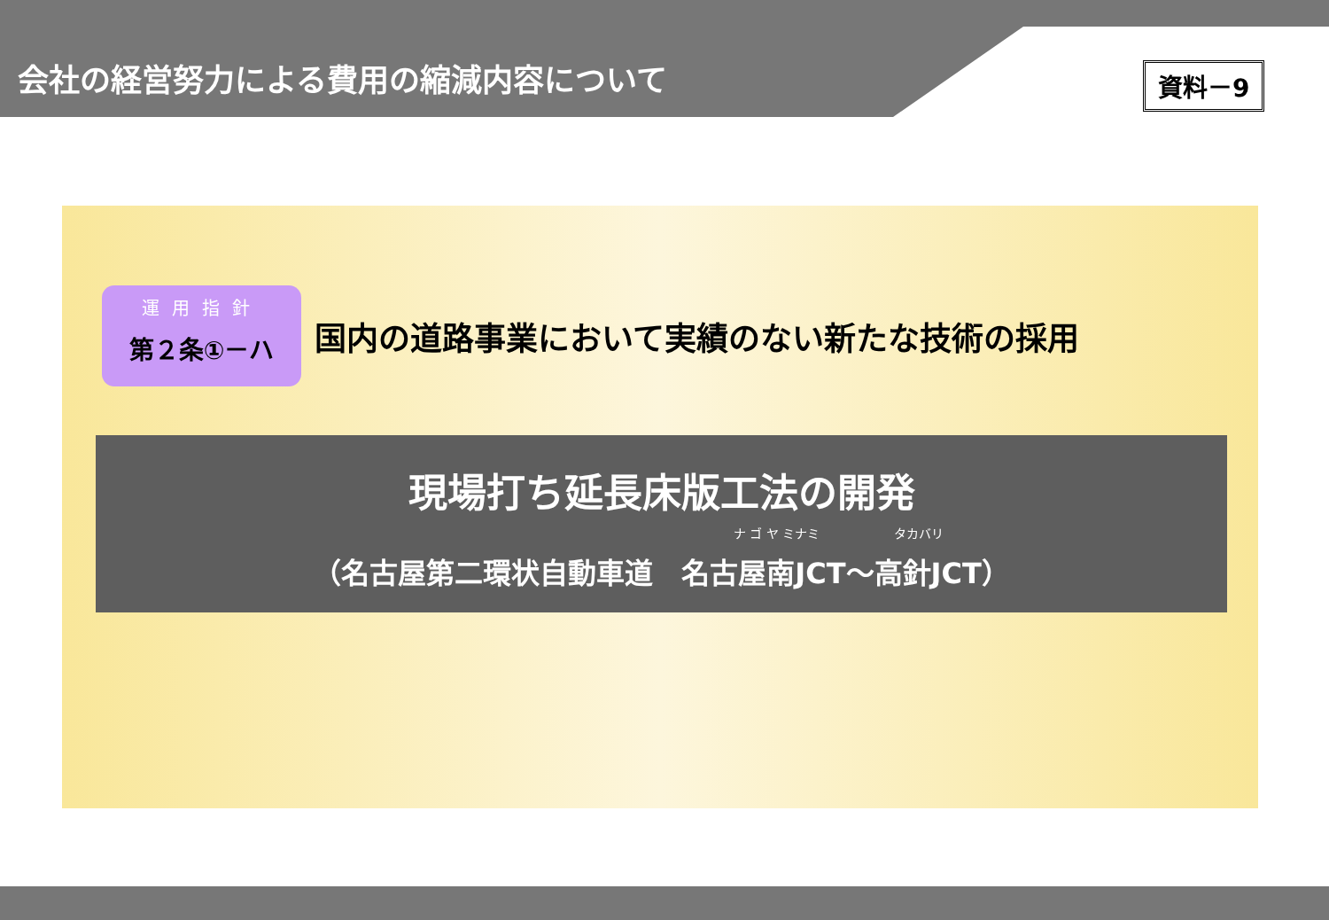会社の経営努力による費用の縮減内容について
資料－9
運用指針
第２条①－ハ
国内の道路事業において実績のない新たな技術の採用
現場打ち延長床版工法の開発
ナ ゴ ヤ ミナミ　　　　　　タカバリ
（名古屋第二環状自動車道　名古屋南JCT～高針JCT）